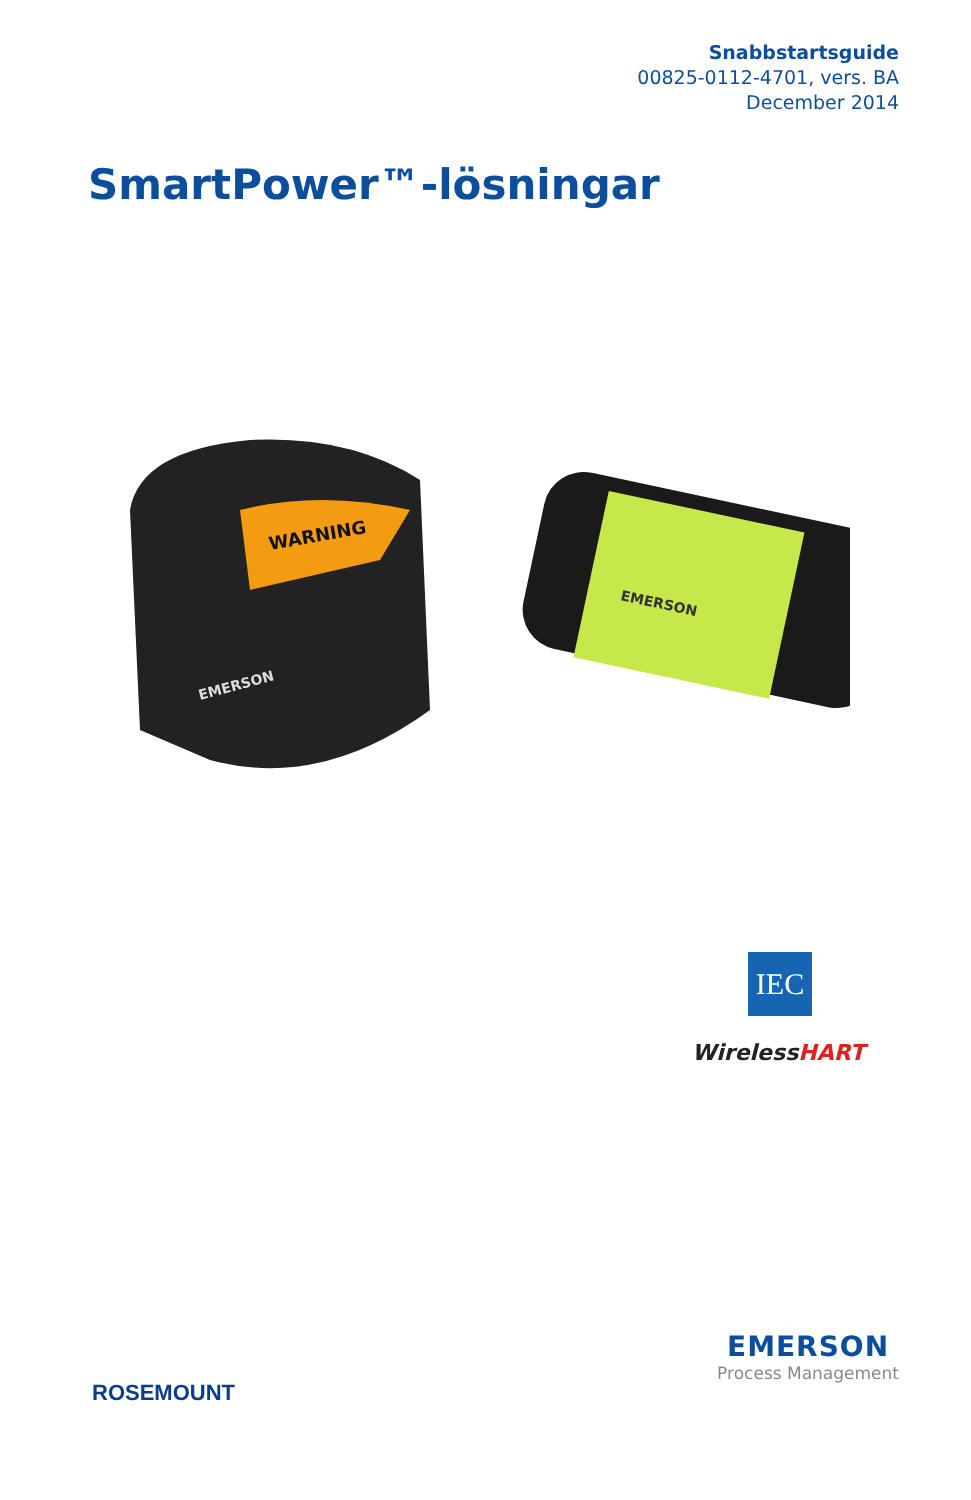Snabbstartsguide
00825-0112-4701, vers. BA
December 2014
SmartPower™-lösningar
WARNING
EMERSON
EMERSON
IEC
WirelessHART
ROSEMOUNT
EMERSON
Process Management